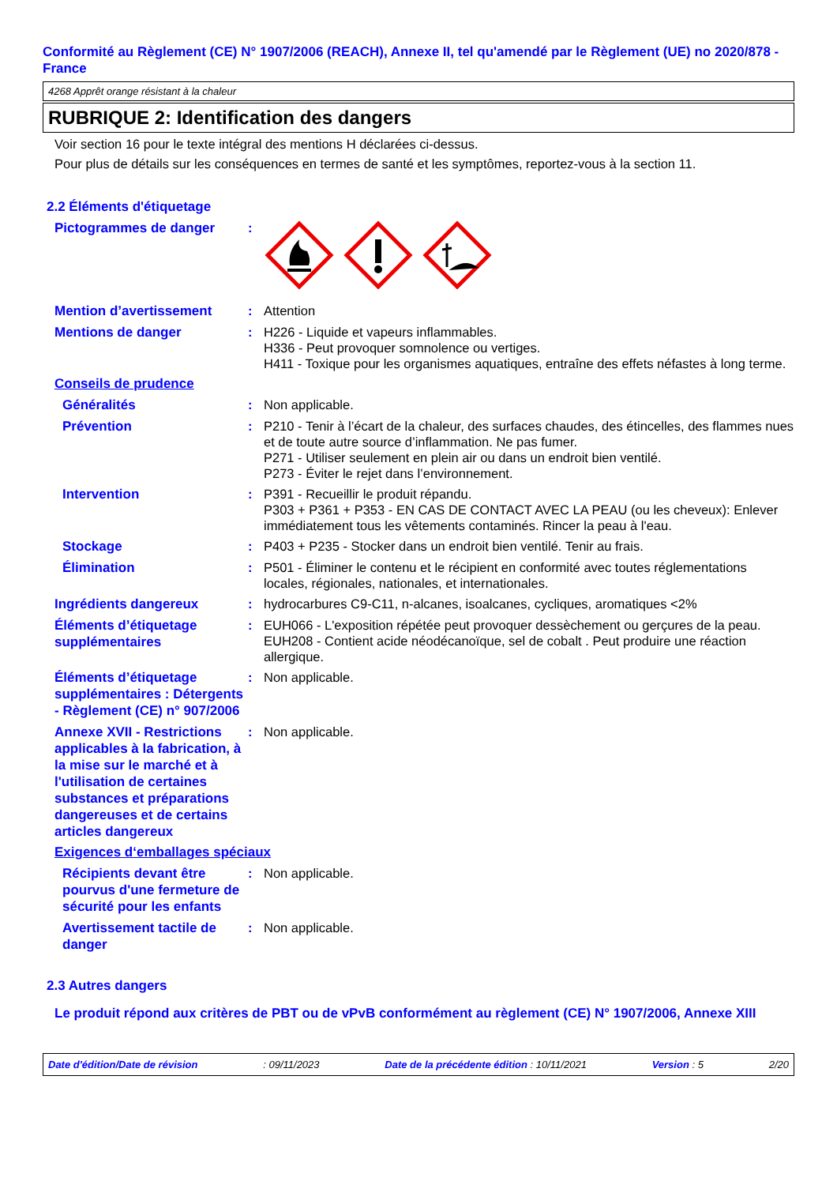Conformité au Règlement (CE) N° 1907/2006 (REACH), Annexe II, tel qu'amendé par le Règlement (UE) no 2020/878 - France
4268 Apprêt orange résistant à la chaleur
RUBRIQUE 2: Identification des dangers
Voir section 16 pour le texte intégral des mentions H déclarées ci-dessus.
Pour plus de détails sur les conséquences en termes de santé et les symptômes, reportez-vous à la section 11.
2.2 Éléments d'étiquetage
Pictogrammes de danger
:
Mention d’avertissement
: Attention
Mentions de danger
: H226 - Liquide et vapeurs inflammables.
H336 - Peut provoquer somnolence ou vertiges.
H411 - Toxique pour les organismes aquatiques, entraîne des effets néfastes à long terme.
Conseils de prudence
Généralités
: Non applicable.
Prévention
: P210 - Tenir à l’écart de la chaleur, des surfaces chaudes, des étincelles, des flammes nues et de toute autre source d’inflammation. Ne pas fumer.
P271 - Utiliser seulement en plein air ou dans un endroit bien ventilé.
P273 - Éviter le rejet dans l’environnement.
Intervention
: P391 - Recueillir le produit répandu.
P303 + P361 + P353 - EN CAS DE CONTACT AVEC LA PEAU (ou les cheveux): Enlever immédiatement tous les vêtements contaminés. Rincer la peau à l'eau.
Stockage
: P403 + P235 - Stocker dans un endroit bien ventilé. Tenir au frais.
Élimination
: P501 - Éliminer le contenu et le récipient en conformité avec toutes réglementations locales, régionales, nationales, et internationales.
Ingrédients dangereux
: hydrocarbures C9-C11, n-alcanes, isoalcanes, cycliques, aromatiques <2%
Éléments d’étiquetage supplémentaires
: EUH066 - L'exposition répétée peut provoquer dessèchement ou gerçures de la peau.
EUH208 - Contient acide néodécanoïque, sel de cobalt . Peut produire une réaction allergique.
Éléments d’étiquetage supplémentaires : Détergents - Règlement (CE) n° 907/2006
: Non applicable.
Annexe XVII - Restrictions applicables à la fabrication, à la mise sur le marché et à l'utilisation de certaines substances et préparations dangereuses et de certains articles dangereux
: Non applicable.
Exigences d‘emballages spéciaux
Récipients devant être pourvus d'une fermeture de sécurité pour les enfants
: Non applicable.
Avertissement tactile de danger
: Non applicable.
2.3 Autres dangers
Le produit répond aux critères de PBT ou de vPvB conformément au règlement (CE) N° 1907/2006, Annexe XIII
Date d'édition/Date de révision: 09/11/2023 Date de la précédente édition : 10/11/2021 Version : 5 2/20